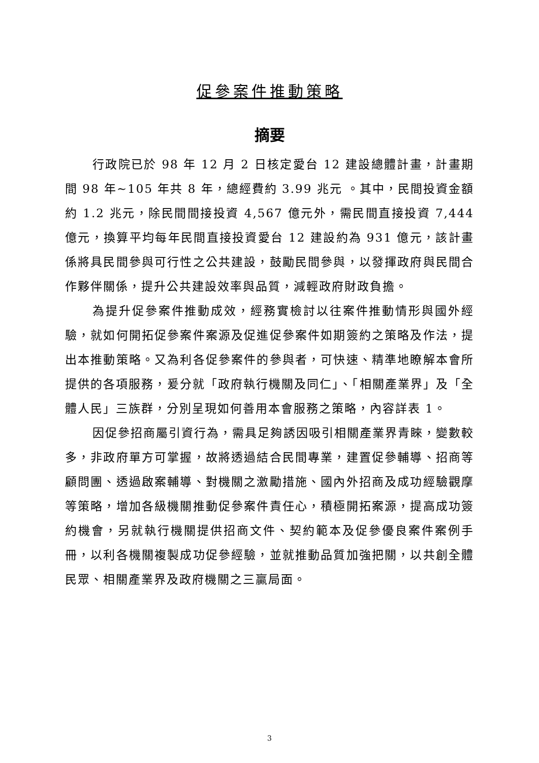促參案件推動策略
摘要
行政院已於 98 年 12 月 2 日核定愛台 12 建設總體計畫，計畫期間 98 年~105 年共 8 年，總經費約 3.99 兆元 。其中，民間投資金額約 1.2 兆元，除民間間接投資 4,567 億元外，需民間直接投資 7,444 億元，換算平均每年民間直接投資愛台 12 建設約為 931 億元，該計畫係將具民間參與可行性之公共建設，鼓勵民間參與，以發揮政府與民間合作夥伴關係，提升公共建設效率與品質，減輕政府財政負擔。
為提升促參案件推動成效，經務實檢討以往案件推動情形與國外經驗，就如何開拓促參案件案源及促進促參案件如期簽約之策略及作法，提出本推動策略。又為利各促參案件的參與者，可快速、精準地瞭解本會所提供的各項服務，爰分就「政府執行機關及同仁」、「相關產業界」及「全體人民」三族群，分別呈現如何善用本會服務之策略，內容詳表 1。
因促參招商屬引資行為，需具足夠誘因吸引相關產業界青睞，變數較多，非政府單方可掌握，故將透過結合民間專業，建置促參輔導、招商等顧問團、透過啟案輔導、對機關之激勵措施、國內外招商及成功經驗觀摩等策略，增加各級機關推動促參案件責任心，積極開拓案源，提高成功簽約機會，另就執行機關提供招商文件、契約範本及促參優良案件案例手冊，以利各機關複製成功促參經驗，並就推動品質加強把關，以共創全體民眾、相關產業界及政府機關之三贏局面。
3